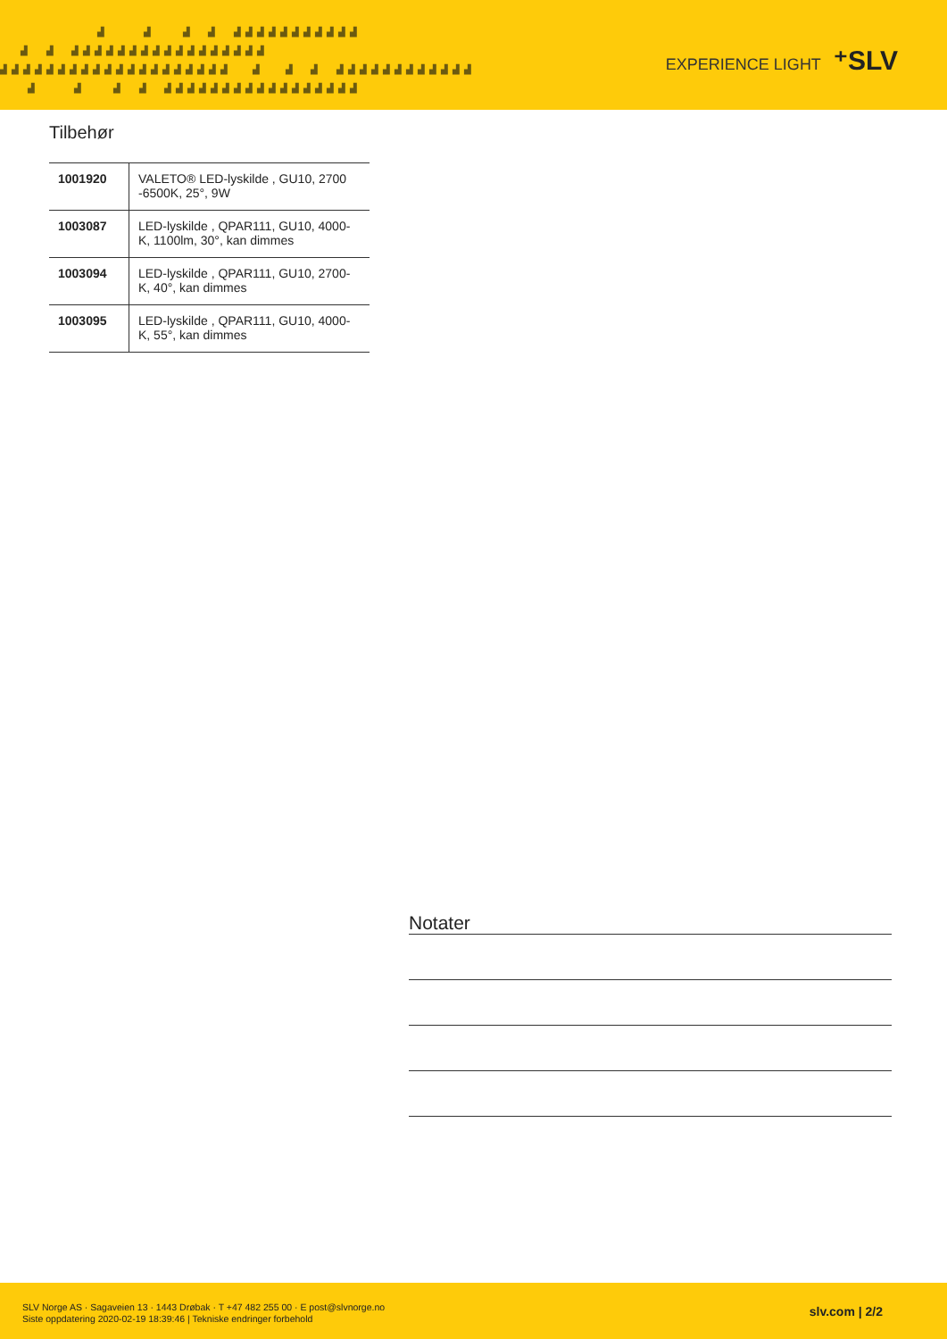▟ ▟ ▟ ▟ ▟▟▟▟▟▟▟▟▟▟▟ ▟ ▟ ▟▟▟▟▟▟▟▟▟▟▟▟▟▟▟▟▟ ▟▟▟▟▟▟▟▟▟▟▟▟▟▟▟▟▟▟▟▟ ▟ ▟ ▟ ▟▟▟▟▟▟▟▟▟▟▟▟ ▟ ▟ ▟ ▟ ▟▟▟▟▟▟▟▟▟▟▟▟▟▟▟▟▟
EXPERIENCE LIGHT ⁺SLV
Tilbehør
| 1001920 | VALETO® LED-lyskilde , GU10, 2700 -6500K, 25°, 9W |
| 1003087 | LED-lyskilde , QPAR111, GU10, 4000-K, 1100lm, 30°, kan dimmes |
| 1003094 | LED-lyskilde , QPAR111, GU10, 2700-K, 40°, kan dimmes |
| 1003095 | LED-lyskilde , QPAR111, GU10, 4000-K, 55°, kan dimmes |
Notater
SLV Norge AS · Sagaveien 13 · 1443 Drøbak · T +47 482 255 00 · E post@slvnorge.no
Siste oppdatering 2020-02-19 18:39:46 | Tekniske endringer forbehold
slv.com | 2/2